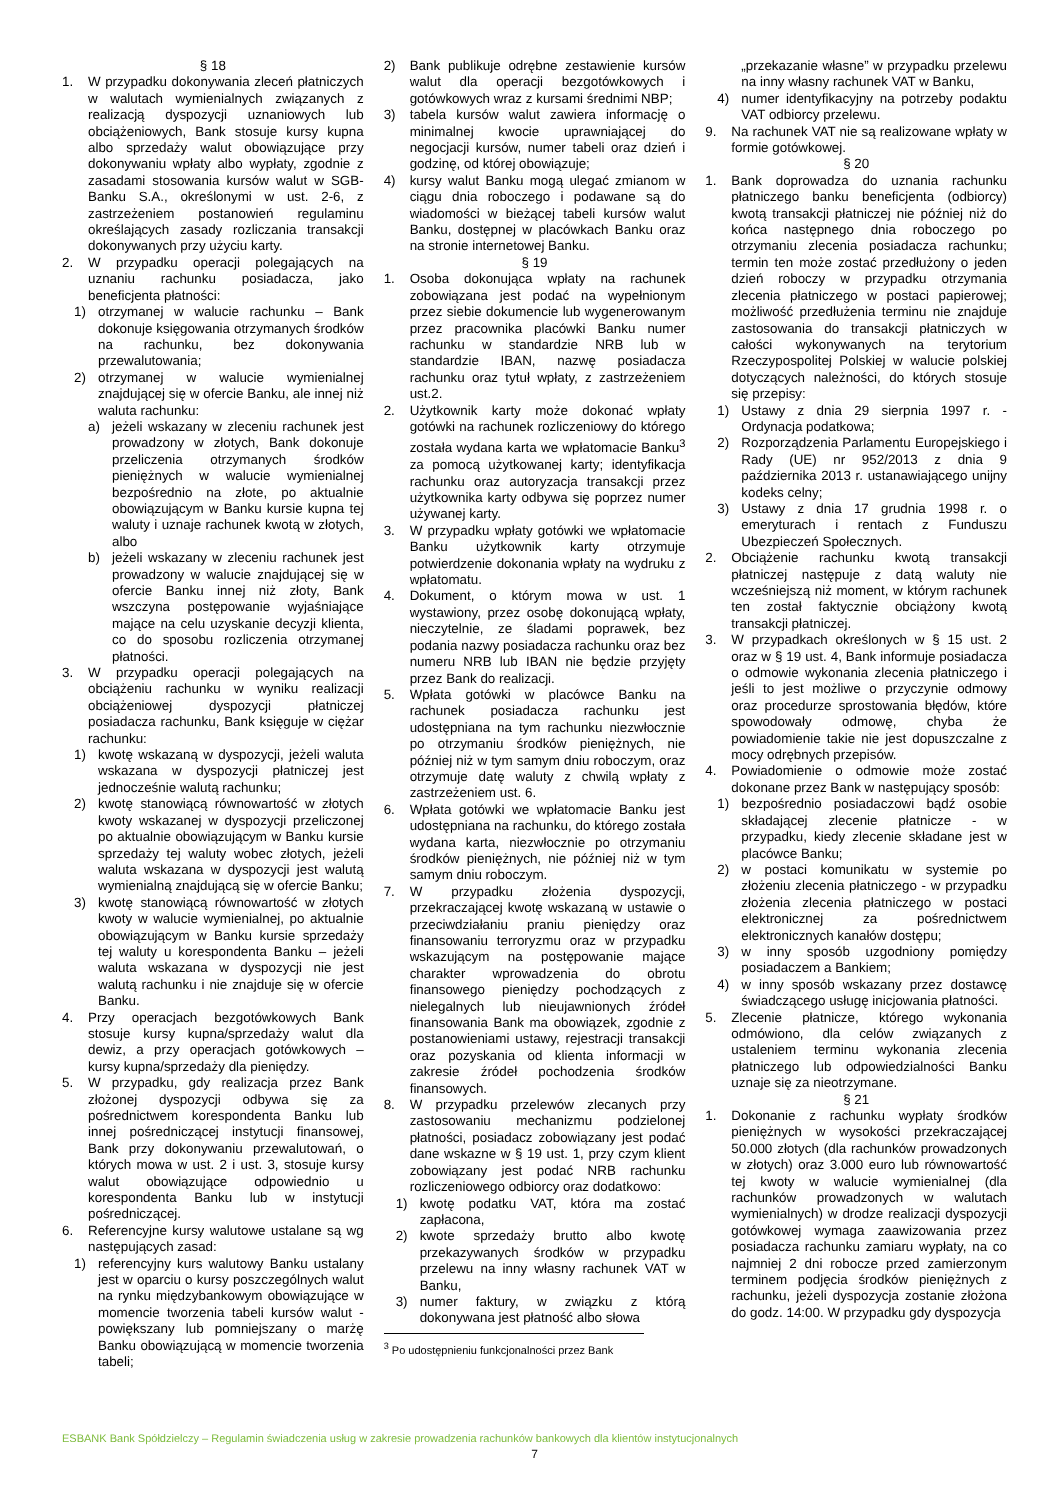§ 18
1. W przypadku dokonywania zleceń płatniczych w walutach wymienialnych związanych z realizacją dyspozycji uznaniowych lub obciążeniowych, Bank stosuje kursy kupna albo sprzedaży walut obowiązujące przy dokonywaniu wpłaty albo wypłaty, zgodnie z zasadami stosowania kursów walut w SGB-Banku S.A., określonymi w ust. 2-6, z zastrzeżeniem postanowień regulaminu określających zasady rozliczania transakcji dokonywanych przy użyciu karty.
2. W przypadku operacji polegających na uznaniu rachunku posiadacza, jako beneficjenta płatności:
1) otrzymanej w walucie rachunku – Bank dokonuje księgowania otrzymanych środków na rachunku, bez dokonywania przewalutowania;
2) otrzymanej w walucie wymienialnej znajdującej się w ofercie Banku, ale innej niż waluta rachunku:
a) jeżeli wskazany w zleceniu rachunek jest prowadzony w złotych, Bank dokonuje przeliczenia otrzymanych środków pieniężnych w walucie wymienialnej bezpośrednio na złote, po aktualnie obowiązującym w Banku kursie kupna tej waluty i uznaje rachunek kwotą w złotych, albo
b) jeżeli wskazany w zleceniu rachunek jest prowadzony w walucie znajdującej się w ofercie Banku innej niż złoty, Bank wszczyna postępowanie wyjaśniające mające na celu uzyskanie decyzji klienta, co do sposobu rozliczenia otrzymanej płatności.
3. W przypadku operacji polegających na obciążeniu rachunku w wyniku realizacji obciążeniowej dyspozycji płatniczej posiadacza rachunku, Bank księguje w ciężar rachunku:
1) kwotę wskazaną w dyspozycji, jeżeli waluta wskazana w dyspozycji płatniczej jest jednocześnie walutą rachunku;
2) kwotę stanowiącą równowartość w złotych kwoty wskazanej w dyspozycji przeliczonej po aktualnie obowiązującym w Banku kursie sprzedaży tej waluty wobec złotych, jeżeli waluta wskazana w dyspozycji jest walutą wymienialną znajdującą się w ofercie Banku;
3) kwotę stanowiącą równowartość w złotych kwoty w walucie wymienialnej, po aktualnie obowiązującym w Banku kursie sprzedaży tej waluty u korespondenta Banku – jeżeli waluta wskazana w dyspozycji nie jest walutą rachunku i nie znajduje się w ofercie Banku.
4. Przy operacjach bezgotówkowych Bank stosuje kursy kupna/sprzedaży walut dla dewiz, a przy operacjach gotówkowych – kursy kupna/sprzedaży dla pieniędzy.
5. W przypadku, gdy realizacja przez Bank złożonej dyspozycji odbywa się za pośrednictwem korespondenta Banku lub innej pośredniczącej instytucji finansowej, Bank przy dokonywaniu przewalutowań, o których mowa w ust. 2 i ust. 3, stosuje kursy walut obowiązujące odpowiednio u korespondenta Banku lub w instytucji pośredniczącej.
6. Referencyjne kursy walutowe ustalane są wg następujących zasad:
1) referencyjny kurs walutowy Banku ustalany jest w oparciu o kursy poszczególnych walut na rynku międzybankowym obowiązujące w momencie tworzenia tabeli kursów walut - powiększany lub pomniejszany o marżę Banku obowiązującą w momencie tworzenia tabeli;
2) Bank publikuje odrębne zestawienie kursów walut dla operacji bezgotówkowych i gotówkowych wraz z kursami średnimi NBP;
3) tabela kursów walut zawiera informację o minimalnej kwocie uprawniającej do negocjacji kursów, numer tabeli oraz dzień i godzinę, od której obowiązuje;
4) kursy walut Banku mogą ulegać zmianom w ciągu dnia roboczego i podawane są do wiadomości w bieżącej tabeli kursów walut Banku, dostępnej w placówkach Banku oraz na stronie internetowej Banku.
§ 19
1. Osoba dokonująca wpłaty na rachunek zobowiązana jest podać na wypełnionym przez siebie dokumencie lub wygenerowanym przez pracownika placówki Banku numer rachunku w standardzie NRB lub w standardzie IBAN, nazwę posiadacza rachunku oraz tytuł wpłaty, z zastrzeżeniem ust.2.
2. Użytkownik karty może dokonać wpłaty gotówki na rachunek rozliczeniowy do którego została wydana karta we wpłatomacie Banku<sup>3</sup> za pomocą użytkowanej karty; identyfikacja rachunku oraz autoryzacja transakcji przez użytkownika karty odbywa się poprzez numer używanej karty.
3. W przypadku wpłaty gotówki we wpłatomacie Banku użytkownik karty otrzymuje potwierdzenie dokonania wpłaty na wydruku z wpłatomatu.
4. Dokument, o którym mowa w ust. 1 wystawiony, przez osobę dokonującą wpłaty, nieczytelnie, ze śladami poprawek, bez podania nazwy posiadacza rachunku oraz bez numeru NRB lub IBAN nie będzie przyjęty przez Bank do realizacji.
5. Wpłata gotówki w placówce Banku na rachunek posiadacza rachunku jest udostępniana na tym rachunku niezwłocznie po otrzymaniu środków pieniężnych, nie później niż w tym samym dniu roboczym, oraz otrzymuje datę waluty z chwilą wpłaty z zastrzeżeniem ust. 6.
6. Wpłata gotówki we wpłatomacie Banku jest udostępniana na rachunku, do którego została wydana karta, niezwłocznie po otrzymaniu środków pieniężnych, nie później niż w tym samym dniu roboczym.
7. W przypadku złożenia dyspozycji, przekraczającej kwotę wskazaną w ustawie o przeciwdziałaniu praniu pieniędzy oraz finansowaniu terroryzmu oraz w przypadku wskazującym na postępowanie mające charakter wprowadzenia do obrotu finansowego pieniędzy pochodzących z nielegalnych lub nieujawnionych źródeł finansowania Bank ma obowiązek, zgodnie z postanowieniami ustawy, rejestracji transakcji oraz pozyskania od klienta informacji w zakresie źródeł pochodzenia środków finansowych.
8. W przypadku przelewów zlecanych przy zastosowaniu mechanizmu podzielonej płatności, posiadacz zobowiązany jest podać dane wskazne w § 19 ust. 1, przy czym klient zobowiązany jest podać NRB rachunku rozliczeniowego odbiorcy oraz dodatkowo:
1) kwotę podatku VAT, która ma zostać zapłacona,
2) kwote sprzedaży brutto albo kwotę przekazywanych środków w przypadku przelewu na inny własny rachunek VAT w Banku,
3) numer faktury, w związku z którą dokonywana jest płatność albo słowa
<sup>3</sup> Po udostępnieniu funkcjonalności przez Bank
„przekazanie własne” w przypadku przelewu na inny własny rachunek VAT w Banku,
4) numer identyfikacyjny na potrzeby podaktu VAT odbiorcy przelewu.
9. Na rachunek VAT nie są realizowane wpłaty w formie gotówkowej.
§ 20
1. Bank doprowadza do uznania rachunku płatniczego banku beneficjenta (odbiorcy) kwotą transakcji płatniczej nie później niż do końca następnego dnia roboczego po otrzymaniu zlecenia posiadacza rachunku; termin ten może zostać przedłużony o jeden dzień roboczy w przypadku otrzymania zlecenia płatniczego w postaci papierowej; możliwość przedłużenia terminu nie znajduje zastosowania do transakcji płatniczych w całości wykonywanych na terytorium Rzeczypospolitej Polskiej w walucie polskiej dotyczących należności, do których stosuje się przepisy:
1) Ustawy z dnia 29 sierpnia 1997 r. - Ordynacja podatkowa;
2) Rozporządzenia Parlamentu Europejskiego i Rady (UE) nr 952/2013 z dnia 9 października 2013 r. ustanawiającego unijny kodeks celny;
3) Ustawy z dnia 17 grudnia 1998 r. o emeryturach i rentach z Funduszu Ubezpieczeń Społecznych.
2. Obciążenie rachunku kwotą transakcji płatniczej następuje z datą waluty nie wcześniejszą niż moment, w którym rachunek ten został faktycznie obciążony kwotą transakcji płatniczej.
3. W przypadkach określonych w § 15 ust. 2 oraz w § 19 ust. 4, Bank informuje posiadacza o odmowie wykonania zlecenia płatniczego i jeśli to jest możliwe o przyczynie odmowy oraz procedurze sprostowania błędów, które spowodowały odmowę, chyba że powiadomienie takie nie jest dopuszczalne z mocy odrębnych przepisów.
4. Powiadomienie o odmowie może zostać dokonane przez Bank w następujący sposób:
1) bezpośrednio posiadaczowi bądź osobie składającej zlecenie płatnicze - w przypadku, kiedy zlecenie składane jest w placówce Banku;
2) w postaci komunikatu w systemie po złożeniu zlecenia płatniczego - w przypadku złożenia zlecenia płatniczego w postaci elektronicznej za pośrednictwem elektronicznych kanałów dostępu;
3) w inny sposób uzgodniony pomiędzy posiadaczem a Bankiem;
4) w inny sposób wskazany przez dostawcę świadczącego usługę inicjowania płatności.
5. Zlecenie płatnicze, którego wykonania odmówiono, dla celów związanych z ustaleniem terminu wykonania zlecenia płatniczego lub odpowiedzialności Banku uznaje się za nieotrzymane.
§ 21
1. Dokonanie z rachunku wypłaty środków pieniężnych w wysokości przekraczającej 50.000 złotych (dla rachunków prowadzonych w złotych) oraz 3.000 euro lub równowartość tej kwoty w walucie wymienialnej (dla rachunków prowadzonych w walutach wymienialnych) w drodze realizacji dyspozycji gotówkowej wymaga zaawizowania przez posiadacza rachunku zamiaru wypłaty, na co najmniej 2 dni robocze przed zamierzonym terminem podjęcia środków pieniężnych z rachunku, jeżeli dyspozycja zostanie złożona do godz. 14:00. W przypadku gdy dyspozycja
ESBANK Bank Spółdzielczy – Regulamin świadczenia usług w zakresie prowadzenia rachunków bankowych dla klientów instytucjonalnych
7